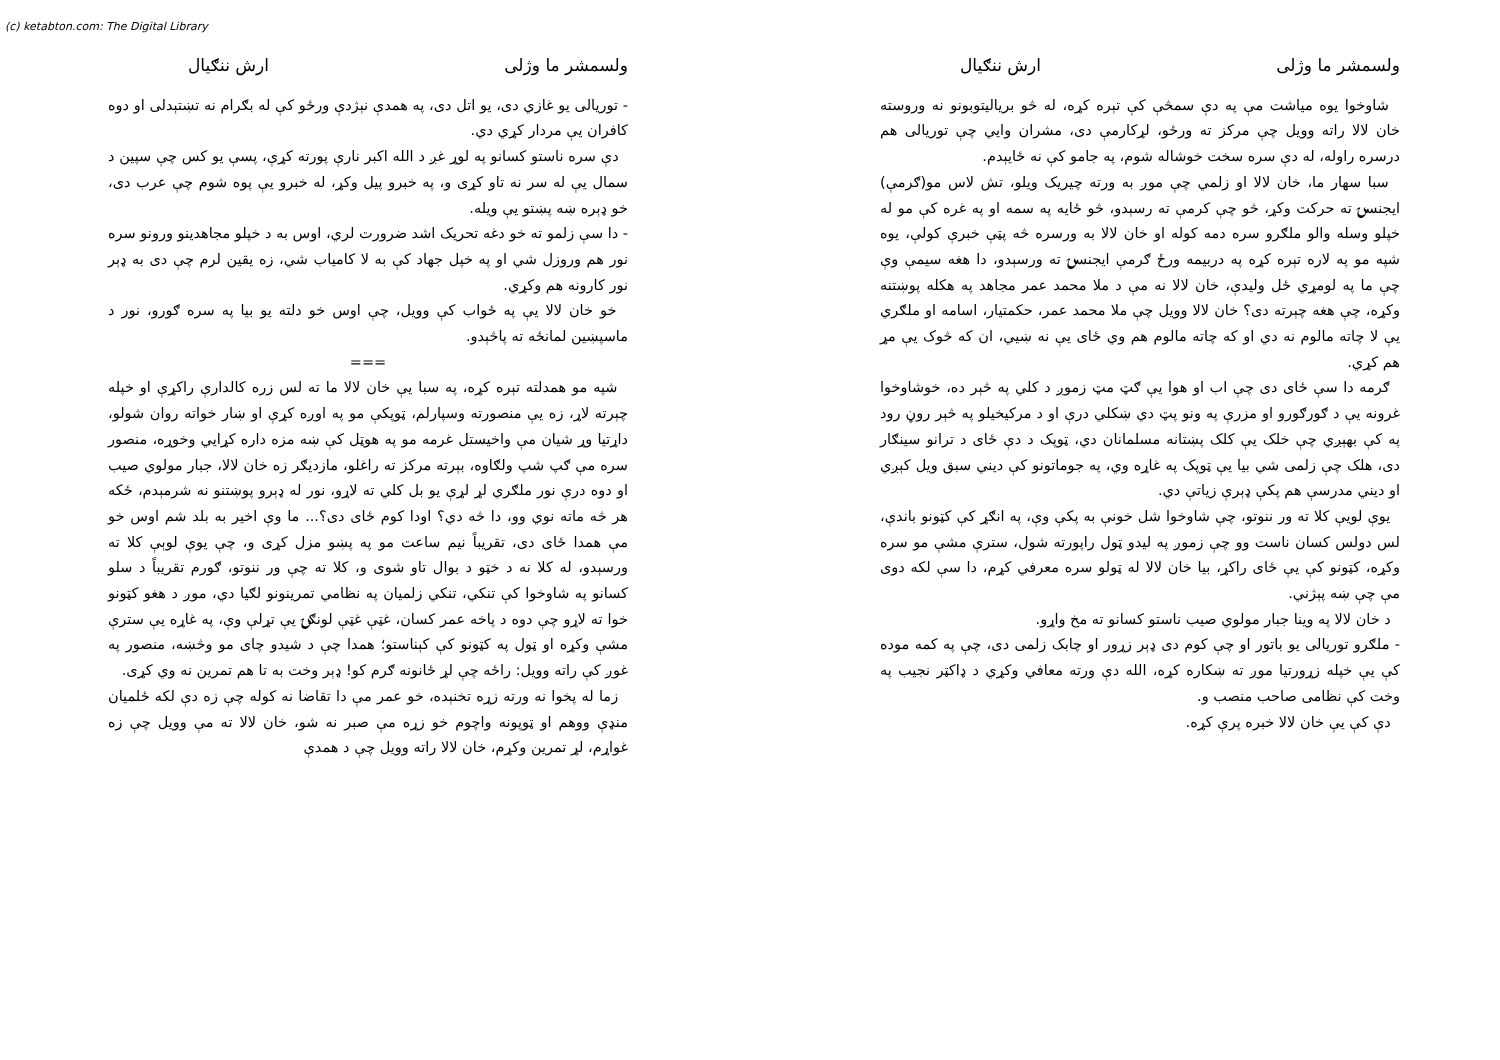(c) ketabton.com: The Digital Library
ولسمشر ما وژلی ارش ننګیال
شاوخوا یوه میاشت مې په دې سمڅې کې تېره کړه، له څو بریالیتوبونو نه وروسته خان لالا راته وویل چې مرکز ته ورځو، لړکارمې دی، مشران وایي چې توریالی هم درسره راوله، له دې سره سخت خوشاله شوم، په جامو کې نه ځایېدم.
سبا سهار ما، خان لالا او زلمي چې موږ به ورته چیریک ویلو، تش لاس مو(ګرمې) ایجنسۍ ته حرکت وکړ، څو چې کرمې ته رسېدو، څو ځایه په سمه او په غره کې مو له خپلو وسله والو ملګرو سره دمه کوله او خان لالا به ورسره څه پټې خبرې کولې، یوه شپه مو په لاره تېره کړه په دربیمه ورځ ګرمې ایجنسۍ ته ورسېدو، دا هغه سیمې وې چې ما په لومړي ځل ولیدې، خان لالا نه مې د ملا محمد عمر مجاهد په هکله پوښتنه وکړه، چې هغه چېرته دی؟ خان لالا وویل چې ملا محمد عمر، حکمتیار، اسامه او ملګري یې لا چاته مالوم نه دي او که چاته مالوم هم وي ځای یې نه ښیي، ان که څوک یې مړ هم کړي.
ګرمه دا سې ځای دی چې اب او هوا یې ګټ مټ زموږ د کلي په څېر ده، خوشاوخوا غرونه یې د ګورګورو او مزرې په ونو پټ دي ښکلي درې او د مرکیخیلو په څېر روڼ رود په کې بهېږي چې خلک یې کلک پښتانه مسلمانان دي، ټوپک د دې ځای د ترانو سینګار دی، هلک چې زلمی شي بیا یې ټوپک په غاړه وي، په جوماتونو کې دیني سبق ویل کېږي او دیني مدرسې هم پکې ډېرې زیاتې دي.
یوې لویې کلا ته ور ننوتو، چې شاوخوا شل خونې به پکې وې، په انګړ کې کټونو باندې، لس دولس کسان ناست وو چې زموږ په لیدو ټول راپورته شول، سترې مشې مو سره وکړه، کټونو کې یې ځای راکړ، بیا خان لالا له ټولو سره معرفي کړم، دا سې لکه دوی مې چې ښه پېژني.
د خان لالا په وینا جبار مولوي صیب ناستو کسانو ته مخ واړو.
- ملګرو توریالی یو باتور او چې کوم دی ډېر زړور او چابک زلمی دی، چې په کمه موده کې یې خپله زړورتیا موږ ته ښکاره کړه، الله دې ورته معافي وکړي د ډاکټر نجیب په وخت کې نظامی صاحب منصب و.
دې کې یې خان لالا خبره پرې کړه.
ولسمشر ما وژلی ارش ننګیال
- توریالی یو غازي دی، یو اتل دی، په همدې نېژدې ورځو کې له بګرام نه تښتېدلی او دوه کافران یې مردار کړي دي.
دې سره ناستو کسانو په لوړ غږ د الله اکبر نارې پورته کړې، پسې یو کس چې سپین د سمال یې له سر نه تاو کړی و، په خبرو پیل وکړ، له خبرو یې پوه شوم چې عرب دی، خو ډېره ښه پښتو یې ویله.
- دا سې زلمو ته خو دغه تحریک اشد ضرورت لري، اوس به د خپلو مجاهدینو ورونو سره نور هم وروزل شي او په خپل جهاد کې به لا کامیاب شي، زه یقین لرم چې دی به ډېر نور کارونه هم وکړي.
خو خان لالا یې په ځواب کې وویل، چې اوس خو دلته یو بیا په سره ګورو، نور د ماسپښین لمانځه ته پاڅېدو.
===
شپه مو همدلته تېره کړه، په سبا یې خان لالا ما ته لس زره کالدارې راکړې او خپله چېرته لاړ، زه یې منصورته وسپارلم، ټوپکې مو په اوږه کړې او ښار خواته روان شولو، داړتیا وړ شیان مې واخیستل غرمه مو په هوټل کې ښه مزه داره کړایي وخوړه، منصور سره مې ګپ شپ ولګاوه، بېرته مرکز ته راغلو، مازدیګر زه خان لالا، جبار مولوي صیب او دوه درې نور ملګري لړ لړې یو بل کلي ته لاړو، نور له ډېرو پوښتنو نه شرمېدم، ځکه هر څه ماته نوي وو، دا څه دي؟ اودا کوم ځای دی؟... ما وې اخیر به بلد شم اوس خو مې همدا ځای دی، تقریباً نیم ساعت مو په پښو مزل کړی و، چې یوې لوېې کلا ته ورسېدو، له کلا نه د خټو د بوال تاو شوی و، کلا ته چې ور ننوتو، ګورم تقریباً د سلو کسانو په شاوخوا کې تنکي، تنکي زلمیان په نظامي تمرینونو لګیا دي، موږ د هغو کټونو خوا ته لاړو چې دوه د پاخه عمر کسان، غټې غټې لونګۍ یې تړلې وې، په غاړه یې سترې مشې وکړه او ټول په کټونو کې کېناستو؛ همدا چې د شیدو چای مو وڅښه، منصور په غوږ کې راته وویل: راځه چې لړ ځانونه ګرم کو! ډېر وخت به تا هم تمرین نه وي کړی.
زما له پخوا نه ورته زړه تخنېده، خو عمر مې دا تقاضا نه کوله چې زه دې لکه ځلمیان منډې ووهم او ټوپونه واچوم خو زړه مې صبر نه شو، خان لالا ته مې وویل چې زه غواړم، لړ تمرین وکړم، خان لالا راته وویل چې د همدې